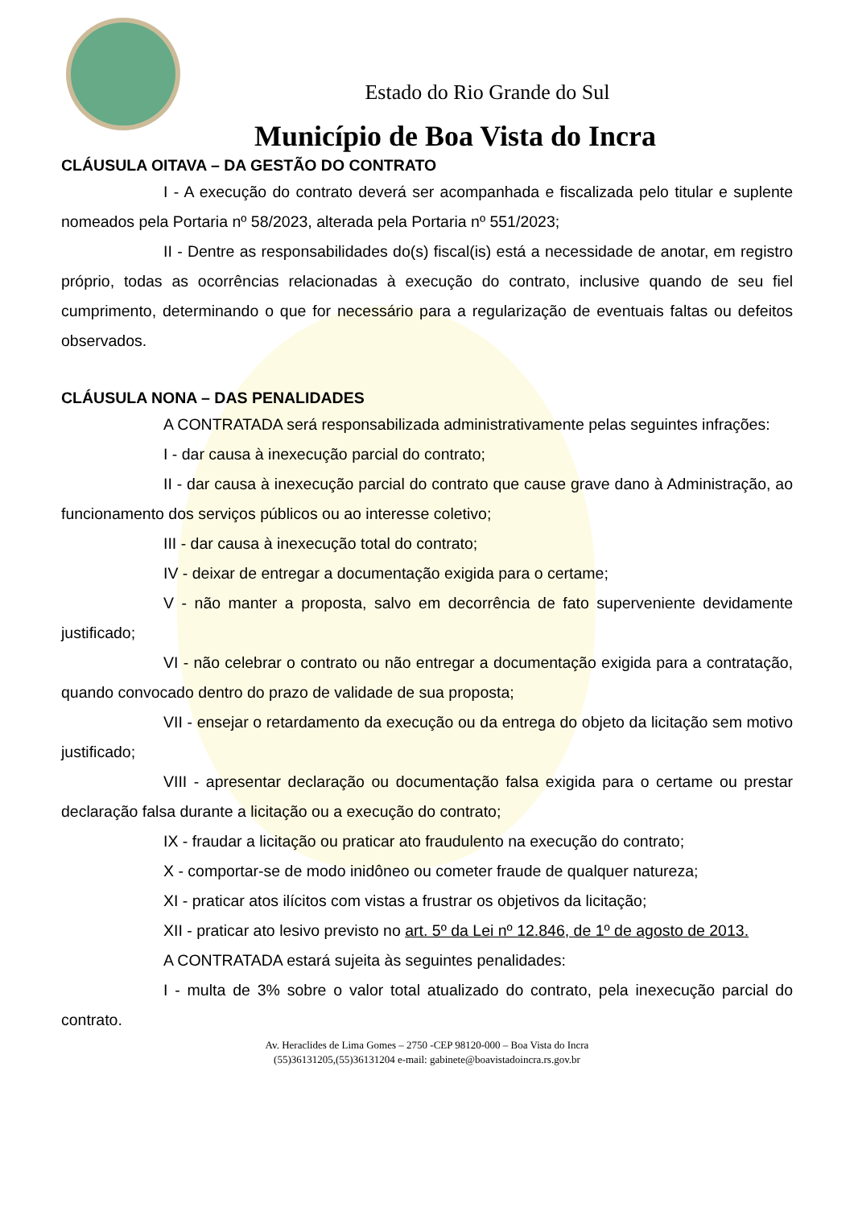Estado do Rio Grande do Sul
Município de Boa Vista do Incra
CLÁUSULA OITAVA – DA GESTÃO DO CONTRATO
I - A execução do contrato deverá ser acompanhada e fiscalizada pelo titular e suplente nomeados pela Portaria nº 58/2023, alterada pela Portaria nº 551/2023;
II - Dentre as responsabilidades do(s) fiscal(is) está a necessidade de anotar, em registro próprio, todas as ocorrências relacionadas à execução do contrato, inclusive quando de seu fiel cumprimento, determinando o que for necessário para a regularização de eventuais faltas ou defeitos observados.
CLÁUSULA NONA – DAS PENALIDADES
A CONTRATADA será responsabilizada administrativamente pelas seguintes infrações:
I - dar causa à inexecução parcial do contrato;
II - dar causa à inexecução parcial do contrato que cause grave dano à Administração, ao funcionamento dos serviços públicos ou ao interesse coletivo;
III - dar causa à inexecução total do contrato;
IV - deixar de entregar a documentação exigida para o certame;
V - não manter a proposta, salvo em decorrência de fato superveniente devidamente justificado;
VI - não celebrar o contrato ou não entregar a documentação exigida para a contratação, quando convocado dentro do prazo de validade de sua proposta;
VII - ensejar o retardamento da execução ou da entrega do objeto da licitação sem motivo justificado;
VIII - apresentar declaração ou documentação falsa exigida para o certame ou prestar declaração falsa durante a licitação ou a execução do contrato;
IX - fraudar a licitação ou praticar ato fraudulento na execução do contrato;
X - comportar-se de modo inidôneo ou cometer fraude de qualquer natureza;
XI - praticar atos ilícitos com vistas a frustrar os objetivos da licitação;
XII - praticar ato lesivo previsto no art. 5º da Lei nº 12.846, de 1º de agosto de 2013.
A CONTRATADA estará sujeita às seguintes penalidades:
I - multa de 3% sobre o valor total atualizado do contrato, pela inexecução parcial do contrato.
Av. Heraclides de Lima Gomes – 2750 -CEP 98120-000 – Boa Vista do Incra
(55)36131205,(55)36131204 e-mail: gabinete@boavistadoincra.rs.gov.br